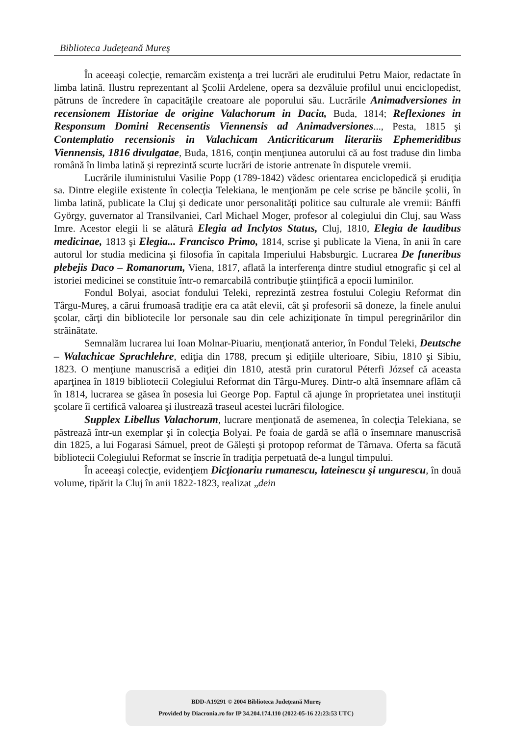Biblioteca Judeţeană Mureş
În aceeaşi colecţie, remarcăm existenţa a trei lucrări ale eruditului Petru Maior, redactate în limba latină. Ilustru reprezentant al Şcolii Ardelene, opera sa dezvăluie profilul unui enciclopedist, pătruns de încredere în capacităţile creatoare ale poporului său. Lucrările Animadversiones in recensionem Historiae de origine Valachorum in Dacia, Buda, 1814; Reflexiones in Responsum Domini Recensentis Viennensis ad Animadversiones..., Pesta, 1815 şi Contemplatio recensionis in Valachicam Anticriticarum literariis Ephemeridibus Viennensis, 1816 divulgatae, Buda, 1816, conţin menţiunea autorului că au fost traduse din limba română în limba latină şi reprezintă scurte lucrări de istorie antrenate în disputele vremii.
Lucrările iluministului Vasilie Popp (1789-1842) vădesc orientarea enciclopedică şi erudiţia sa. Dintre elegiile existente în colecţia Telekiana, le menţionăm pe cele scrise pe băncile şcolii, în limba latină, publicate la Cluj şi dedicate unor personalităţi politice sau culturale ale vremii: Bánffi György, guvernator al Transilvaniei, Carl Michael Moger, profesor al colegiului din Cluj, sau Wass Imre. Acestor elegii li se alătură Elegia ad Inclytos Status, Cluj, 1810, Elegia de laudibus medicinae, 1813 şi Elegia... Francisco Primo, 1814, scrise şi publicate la Viena, în anii în care autorul lor studia medicina şi filosofia în capitala Imperiului Habsburgic. Lucrarea De funeribus plebejis Daco – Romanorum, Viena, 1817, aflată la interferenţa dintre studiul etnografic şi cel al istoriei medicinei se constituie într-o remarcabilă contribuţie ştiinţifică a epocii luminilor.
Fondul Bolyai, asociat fondului Teleki, reprezintă zestrea fostului Colegiu Reformat din Târgu-Mureş, a cărui frumoasă tradiţie era ca atât elevii, cât şi profesorii să doneze, la finele anului şcolar, cărţi din bibliotecile lor personale sau din cele achiziţionate în timpul peregrinărilor din străinătate.
Semnalăm lucrarea lui Ioan Molnar-Piuariu, menţionată anterior, în Fondul Teleki, Deutsche – Walachicae Sprachlehre, ediţia din 1788, precum şi ediţiile ulterioare, Sibiu, 1810 şi Sibiu, 1823. O menţiune manuscrisă a ediţiei din 1810, atestă prin curatorul Péterfi József că aceasta aparţinea în 1819 bibliotecii Colegiului Reformat din Târgu-Mureş. Dintr-o altă însemnare aflăm că în 1814, lucrarea se găsea în posesia lui George Pop. Faptul că ajunge în proprietatea unei instituţii şcolare îi certifică valoarea şi ilustrează traseul acestei lucrări filologice.
Supplex Libellus Valachorum, lucrare menţionată de asemenea, în colecţia Telekiana, se păstrează într-un exemplar şi în colecţia Bolyai. Pe foaia de gardă se află o însemnare manuscrisă din 1825, a lui Fogarasi Sámuel, preot de Găleşti şi protopop reformat de Târnava. Oferta sa făcută bibliotecii Colegiului Reformat se înscrie în tradiţia perpetuată de-a lungul timpului.
În aceeaşi colecţie, evidenţiem Dicţionariu rumanescu, lateinescu şi ungurescu, în două volume, tipărit la Cluj în anii 1822-1823, realizat „dein
BDD-A19291 © 2004 Biblioteca Județeană Mureș
Provided by Diacronia.ro for IP 34.204.174.110 (2022-05-16 22:23:53 UTC)